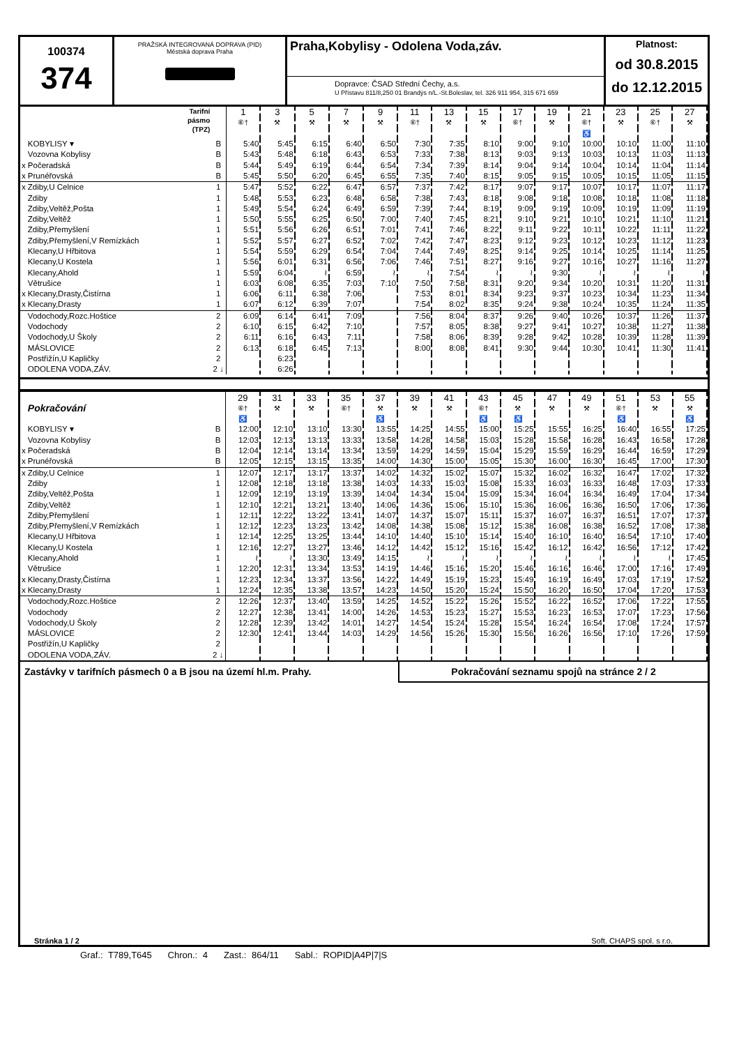100374
374
PRAŽSKÁ INTEGROVANÁ DOPRAVA (PID)
Městská doprava Praha
Praha,Kobylisy - Odolena Voda,záv.
Dopravce: ČSAD Střední Čechy, a.s.
U Přístavu 811/8,250 01 Brandýs n/L.-St.Boleslav, tel. 326 911 954, 315 671 659
Platnost:
od 30.8.2015
do 12.12.2015
| | Tarifní pásmo (TPZ) | | 1 | 3 | 5 | 7 | 9 | 11 | 13 | 15 | 17 | 19 | 21 | 23 | 25 | 27 |
| | | | ⑥† | ⚒ | ⚒ | ⚒ | ⚒ | ⑥† | ⚒ | ⚒ | ⑥† | ⚒ | ⑥† | ⚒ | ⑥† | ⚒ |
| | | | | | | | | | | | | | ♿ | | | |
| | KOBYLISY ▾ | B | 5:40 | 5:45 | 6:15 | 6:40 | 6:50 | 7:30 | 7:35 | 8:10 | 9:00 | 9:10 | 10:00 | 10:10 | 11:00 | 11:10 |
| | Vozovna Kobylisy | B | 5:43 | 5:48 | 6:18 | 6:43 | 6:53 | 7:33 | 7:38 | 8:13 | 9:03 | 9:13 | 10:03 | 10:13 | 11:03 | 11:13 |
| x | Počeradská | B | 5:44 | 5:49 | 6:19 | 6:44 | 6:54 | 7:34 | 7:39 | 8:14 | 9:04 | 9:14 | 10:04 | 10:14 | 11:04 | 11:14 |
| x | Prunéřovská | B | 5:45 | 5:50 | 6:20 | 6:45 | 6:55 | 7:35 | 7:40 | 8:15 | 9:05 | 9:15 | 10:05 | 10:15 | 11:05 | 11:15 |
| x | Zdiby,U Celnice | 1 | 5:47 | 5:52 | 6:22 | 6:47 | 6:57 | 7:37 | 7:42 | 8:17 | 9:07 | 9:17 | 10:07 | 10:17 | 11:07 | 11:17 |
| | Zdiby | 1 | 5:48 | 5:53 | 6:23 | 6:48 | 6:58 | 7:38 | 7:43 | 8:18 | 9:08 | 9:18 | 10:08 | 10:18 | 11:08 | 11:18 |
| | Zdiby,Veltěž,Pošta | 1 | 5:49 | 5:54 | 6:24 | 6:49 | 6:59 | 7:39 | 7:44 | 8:19 | 9:09 | 9:19 | 10:09 | 10:19 | 11:09 | 11:19 |
| | Zdiby,Veltěž | 1 | 5:50 | 5:55 | 6:25 | 6:50 | 7:00 | 7:40 | 7:45 | 8:21 | 9:10 | 9:21 | 10:10 | 10:21 | 11:10 | 11:21 |
| | Zdiby,Přemyšlení | 1 | 5:51 | 5:56 | 6:26 | 6:51 | 7:01 | 7:41 | 7:46 | 8:22 | 9:11 | 9:22 | 10:11 | 10:22 | 11:11 | 11:22 |
| | Zdiby,Přemyšlení,V Remízkách | 1 | 5:52 | 5:57 | 6:27 | 6:52 | 7:02 | 7:42 | 7:47 | 8:23 | 9:12 | 9:23 | 10:12 | 10:23 | 11:12 | 11:23 |
| | Klecany,U Hřbitova | 1 | 5:54 | 5:59 | 6:29 | 6:54 | 7:04 | 7:44 | 7:49 | 8:25 | 9:14 | 9:25 | 10:14 | 10:25 | 11:14 | 11:25 |
| | Klecany,U Kostela | 1 | 5:56 | 6:01 | 6:31 | 6:56 | 7:06 | 7:46 | 7:51 | 8:27 | 9:16 | 9:27 | 10:16 | 10:27 | 11:16 | 11:27 |
| | Klecany,Ahold | 1 | 5:59 | 6:04 | ≀ | 6:59 | ≀ | ≀ | 7:54 | ≀ | ≀ | 9:30 | ≀ | ≀ | ≀ | ≀ |
| | Větrušice | 1 | 6:03 | 6:08 | 6:35 | 7:03 | 7:10 | 7:50 | 7:58 | 8:31 | 9:20 | 9:34 | 10:20 | 10:31 | 11:20 | 11:31 |
| x | Klecany,Drasty,Čistírna | 1 | 6:06 | 6:11 | 6:38 | 7:06 | | 7:53 | 8:01 | 8:34 | 9:23 | 9:37 | 10:23 | 10:34 | 11:23 | 11:34 |
| x | Klecany,Drasty | 1 | 6:07 | 6:12 | 6:39 | 7:07 | | 7:54 | 8:02 | 8:35 | 9:24 | 9:38 | 10:24 | 10:35 | 11:24 | 11:35 |
| | Vodochody,Rozc.Hoštice | 2 | 6:09 | 6:14 | 6:41 | 7:09 | | 7:56 | 8:04 | 8:37 | 9:26 | 9:40 | 10:26 | 10:37 | 11:26 | 11:37 |
| | Vodochody | 2 | 6:10 | 6:15 | 6:42 | 7:10 | | 7:57 | 8:05 | 8:38 | 9:27 | 9:41 | 10:27 | 10:38 | 11:27 | 11:38 |
| | Vodochody,U Školy | 2 | 6:11 | 6:16 | 6:43 | 7:11 | | 7:58 | 8:06 | 8:39 | 9:28 | 9:42 | 10:28 | 10:39 | 11:28 | 11:39 |
| | MÁSLOVICE | 2 | 6:13 | 6:18 | 6:45 | 7:13 | | 8:00 | 8:08 | 8:41 | 9:30 | 9:44 | 10:30 | 10:41 | 11:30 | 11:41 |
| | Postřižín,U Kapličky | 2 | | 6:23 | | | | | | | | | | | | |
| | ODOLENA VODA,ZÁV. | 2 ↓ | | 6:26 | | | | | | | | | | | | |
| | Pokračování | | 29 | 31 | 33 | 35 | 37 | 39 | 41 | 43 | 45 | 47 | 49 | 51 | 53 | 55 |
| | | | ⑥† | ⚒ | ⚒ | ⑥† | ⚒ | ⚒ | ⚒ | ⑥† | ⚒ | ⚒ | ⚒ | ⑥† | ⚒ | ⚒ |
| | | | ♿ | | | | ♿ | | | ♿ | ♿ | | | ♿ | | ♿ |
| | KOBYLISY ▾ | B | 12:00 | 12:10 | 13:10 | 13:30 | 13:55 | 14:25 | 14:55 | 15:00 | 15:25 | 15:55 | 16:25 | 16:40 | 16:55 | 17:25 |
| | Vozovna Kobylisy | B | 12:03 | 12:13 | 13:13 | 13:33 | 13:58 | 14:28 | 14:58 | 15:03 | 15:28 | 15:58 | 16:28 | 16:43 | 16:58 | 17:28 |
| x | Počeradská | B | 12:04 | 12:14 | 13:14 | 13:34 | 13:59 | 14:29 | 14:59 | 15:04 | 15:29 | 15:59 | 16:29 | 16:44 | 16:59 | 17:29 |
| x | Prunéřovská | B | 12:05 | 12:15 | 13:15 | 13:35 | 14:00 | 14:30 | 15:00 | 15:05 | 15:30 | 16:00 | 16:30 | 16:45 | 17:00 | 17:30 |
| x | Zdiby,U Celnice | 1 | 12:07 | 12:17 | 13:17 | 13:37 | 14:02 | 14:32 | 15:02 | 15:07 | 15:32 | 16:02 | 16:32 | 16:47 | 17:02 | 17:32 |
| | Zdiby | 1 | 12:08 | 12:18 | 13:18 | 13:38 | 14:03 | 14:33 | 15:03 | 15:08 | 15:33 | 16:03 | 16:33 | 16:48 | 17:03 | 17:33 |
| | Zdiby,Veltěž,Pošta | 1 | 12:09 | 12:19 | 13:19 | 13:39 | 14:04 | 14:34 | 15:04 | 15:09 | 15:34 | 16:04 | 16:34 | 16:49 | 17:04 | 17:34 |
| | Zdiby,Veltěž | 1 | 12:10 | 12:21 | 13:21 | 13:40 | 14:06 | 14:36 | 15:06 | 15:10 | 15:36 | 16:06 | 16:36 | 16:50 | 17:06 | 17:36 |
| | Zdiby,Přemyšlení | 1 | 12:11 | 12:22 | 13:22 | 13:41 | 14:07 | 14:37 | 15:07 | 15:11 | 15:37 | 16:07 | 16:37 | 16:51 | 17:07 | 17:37 |
| | Zdiby,Přemyšlení,V Remízkách | 1 | 12:12 | 12:23 | 13:23 | 13:42 | 14:08 | 14:38 | 15:08 | 15:12 | 15:38 | 16:08 | 16:38 | 16:52 | 17:08 | 17:38 |
| | Klecany,U Hřbitova | 1 | 12:14 | 12:25 | 13:25 | 13:44 | 14:10 | 14:40 | 15:10 | 15:14 | 15:40 | 16:10 | 16:40 | 16:54 | 17:10 | 17:40 |
| | Klecany,U Kostela | 1 | 12:16 | 12:27 | 13:27 | 13:46 | 14:12 | 14:42 | 15:12 | 15:16 | 15:42 | 16:12 | 16:42 | 16:56 | 17:12 | 17:42 |
| | Klecany,Ahold | 1 | ≀ | ≀ | 13:30 | 13:49 | 14:15 | ≀ | ≀ | ≀ | ≀ | ≀ | ≀ | ≀ | ≀ | 17:45 |
| | Větrušice | 1 | 12:20 | 12:31 | 13:34 | 13:53 | 14:19 | 14:46 | 15:16 | 15:20 | 15:46 | 16:16 | 16:46 | 17:00 | 17:16 | 17:49 |
| x | Klecany,Drasty,Čistírna | 1 | 12:23 | 12:34 | 13:37 | 13:56 | 14:22 | 14:49 | 15:19 | 15:23 | 15:49 | 16:19 | 16:49 | 17:03 | 17:19 | 17:52 |
| x | Klecany,Drasty | 1 | 12:24 | 12:35 | 13:38 | 13:57 | 14:23 | 14:50 | 15:20 | 15:24 | 15:50 | 16:20 | 16:50 | 17:04 | 17:20 | 17:53 |
| | Vodochody,Rozc.Hoštice | 2 | 12:26 | 12:37 | 13:40 | 13:59 | 14:25 | 14:52 | 15:22 | 15:26 | 15:52 | 16:22 | 16:52 | 17:06 | 17:22 | 17:55 |
| | Vodochody | 2 | 12:27 | 12:38 | 13:41 | 14:00 | 14:26 | 14:53 | 15:23 | 15:27 | 15:53 | 16:23 | 16:53 | 17:07 | 17:23 | 17:56 |
| | Vodochody,U Školy | 2 | 12:28 | 12:39 | 13:42 | 14:01 | 14:27 | 14:54 | 15:24 | 15:28 | 15:54 | 16:24 | 16:54 | 17:08 | 17:24 | 17:57 |
| | MÁSLOVICE | 2 | 12:30 | 12:41 | 13:44 | 14:03 | 14:29 | 14:56 | 15:26 | 15:30 | 15:56 | 16:26 | 16:56 | 17:10 | 17:26 | 17:59 |
| | Postřižín,U Kapličky | 2 | | | | | | | | | | | | | | |
| | ODOLENA VODA,ZÁV. | 2 ↓ | | | | | | | | | | | | | | |
Zastávky v tarifních pásmech 0 a B jsou na území hl.m. Prahy. Pokračování seznamu spojů na stránce 2 / 2
Stránka 1 / 2 Soft. CHAPS spol. s r.o.
Graf.: T789,T645 Chron.: 4 Zast.: 864/11 Sabl.: ROPID|A4P|7|S